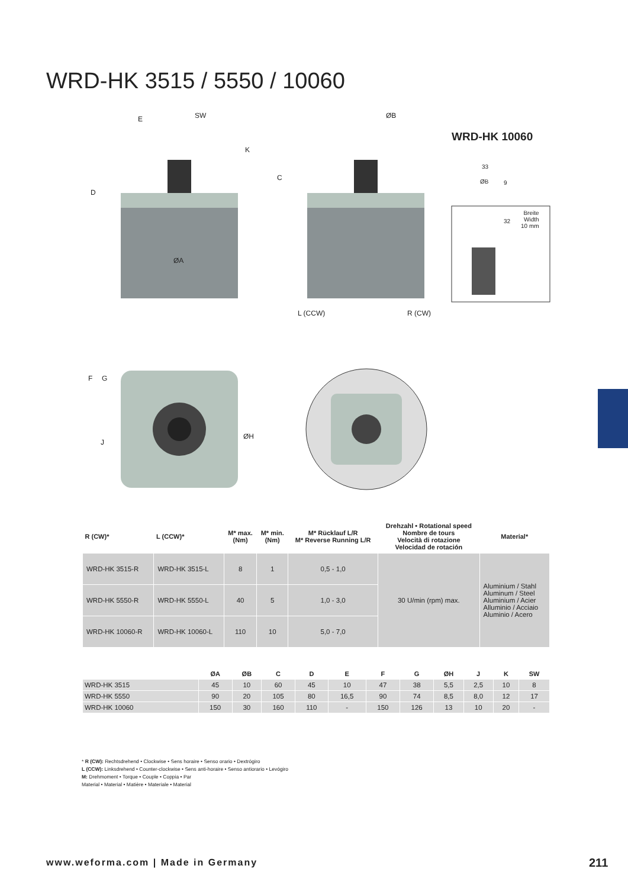WRD-HK 3515 / 5550 / 10060
SW ØB
WRD-HK 10060
E
K
D
C
ØA
33
ØB 9
32
Breite
Width
10 mm
L (CCW) R (CW)
F G
J
ØH
| R (CW)* | L (CCW)* | M* max. (Nm) | M* min. (Nm) | M* Rücklauf L/R M* Reverse Running L/R | Drehzahl • Rotational speed Nombre de tours Velocità di rotazione Velocidad de rotación | Material* |
| --- | --- | --- | --- | --- | --- | --- |
| WRD-HK 3515-R | WRD-HK 3515-L | 8 | 1 | 0,5 - 1,0 | 30 U/min (rpm) max. | Aluminium / Stahl Aluminum / Steel Aluminium / Acier Alluminio / Acciaio Aluminio / Acero |
| WRD-HK 5550-R | WRD-HK 5550-L | 40 | 5 | 1,0 - 3,0 | | |
| WRD-HK 10060-R | WRD-HK 10060-L | 110 | 10 | 5,0 - 7,0 | | |
| | ØA | ØB | C | D | E | F | G | ØH | J | K | SW |
| --- | --- | --- | --- | --- | --- | --- | --- | --- | --- | --- | --- |
| WRD-HK 3515 | 45 | 10 | 60 | 45 | 10 | 47 | 38 | 5,5 | 2,5 | 10 | 8 |
| WRD-HK 5550 | 90 | 20 | 105 | 80 | 16,5 | 90 | 74 | 8,5 | 8,0 | 12 | 17 |
| WRD-HK 10060 | 150 | 30 | 160 | 110 | - | 150 | 126 | 13 | 10 | 20 | - |
* R (CW): Rechtsdrehend • Clockwise • Sens horaire • Senso orario • Dextrógiro
L (CCW): Linksdrehend • Counter-clockwise • Sens anti-horaire • Senso antiorario • Levógiro
M: Drehmoment • Torque • Couple • Coppia • Par
Material • Material • Matière • Materiale • Material
www.weforma.com | Made in Germany
211